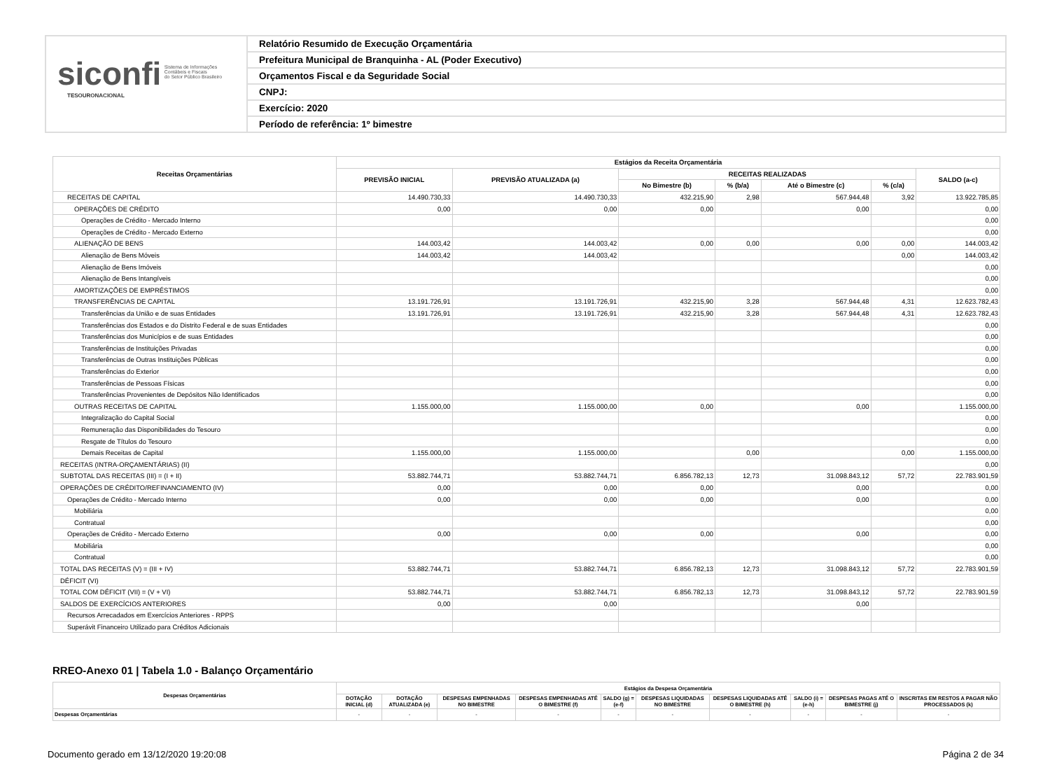siconfi Sistema de Informações
Contábeis e Fiscais
do Setor Público Brasileiro
TESOURONACIONAL
Relatório Resumido de Execução Orçamentária
Prefeitura Municipal de Branquinha - AL (Poder Executivo)
Orçamentos Fiscal e da Seguridade Social
CNPJ:
Exercício: 2020
Período de referência: 1º bimestre
| Receitas Orçamentárias | Estágios da Receita Orçamentária | | | | | | |
| --- | --- | --- | --- | --- | --- | --- | --- |
| | PREVISÃO INICIAL | PREVISÃO ATUALIZADA (a) | RECEITAS REALIZADAS | | | | SALDO (a-c) |
| | | | No Bimestre (b) | % (b/a) | Até o Bimestre (c) | % (c/a) | |
| RECEITAS DE CAPITAL | 14.490.730,33 | 14.490.730,33 | 432.215,90 | 2,98 | 567.944,48 | 3,92 | 13.922.785,85 |
| OPERAÇÕES DE CRÉDITO | 0,00 | 0,00 | 0,00 | | 0,00 | | 0,00 |
| Operações de Crédito - Mercado Interno | | | | | | | 0,00 |
| Operações de Crédito - Mercado Externo | | | | | | | 0,00 |
| ALIENAÇÃO DE BENS | 144.003,42 | 144.003,42 | 0,00 | 0,00 | 0,00 | 0,00 | 144.003,42 |
| Alienação de Bens Móveis | 144.003,42 | 144.003,42 | | | | 0,00 | 144.003,42 |
| Alienação de Bens Imóveis | | | | | | | 0,00 |
| Alienação de Bens Intangíveis | | | | | | | 0,00 |
| AMORTIZAÇÕES DE EMPRÉSTIMOS | | | | | | | 0,00 |
| TRANSFERÊNCIAS DE CAPITAL | 13.191.726,91 | 13.191.726,91 | 432.215,90 | 3,28 | 567.944,48 | 4,31 | 12.623.782,43 |
| Transferências da União e de suas Entidades | 13.191.726,91 | 13.191.726,91 | 432.215,90 | 3,28 | 567.944,48 | 4,31 | 12.623.782,43 |
| Transferências dos Estados e do Distrito Federal e de suas Entidades | | | | | | | 0,00 |
| Transferências dos Municípios e de suas Entidades | | | | | | | 0,00 |
| Transferências de Instituições Privadas | | | | | | | 0,00 |
| Transferências de Outras Instituições Públicas | | | | | | | 0,00 |
| Transferências do Exterior | | | | | | | 0,00 |
| Transferências de Pessoas Físicas | | | | | | | 0,00 |
| Transferências Provenientes de Depósitos Não Identificados | | | | | | | 0,00 |
| OUTRAS RECEITAS DE CAPITAL | 1.155.000,00 | 1.155.000,00 | 0,00 | | 0,00 | | 1.155.000,00 |
| Integralização do Capital Social | | | | | | | 0,00 |
| Remuneração das Disponibilidades do Tesouro | | | | | | | 0,00 |
| Resgate de Títulos do Tesouro | | | | | | | 0,00 |
| Demais Receitas de Capital | 1.155.000,00 | 1.155.000,00 | | 0,00 | | 0,00 | 1.155.000,00 |
| RECEITAS (INTRA-ORÇAMENTÁRIAS) (II) | | | | | | | 0,00 |
| SUBTOTAL DAS RECEITAS (III) = (I + II) | 53.882.744,71 | 53.882.744,71 | 6.856.782,13 | 12,73 | 31.098.843,12 | 57,72 | 22.783.901,59 |
| OPERAÇÕES DE CRÉDITO/REFINANCIAMENTO (IV) | 0,00 | 0,00 | 0,00 | | 0,00 | | 0,00 |
| Operações de Crédito - Mercado Interno | 0,00 | 0,00 | 0,00 | | 0,00 | | 0,00 |
| Mobiliária | | | | | | | 0,00 |
| Contratual | | | | | | | 0,00 |
| Operações de Crédito - Mercado Externo | 0,00 | 0,00 | 0,00 | | 0,00 | | 0,00 |
| Mobiliária | | | | | | | 0,00 |
| Contratual | | | | | | | 0,00 |
| TOTAL DAS RECEITAS (V) = (III + IV) | 53.882.744,71 | 53.882.744,71 | 6.856.782,13 | 12,73 | 31.098.843,12 | 57,72 | 22.783.901,59 |
| DÉFICIT (VI) | | | | | | | |
| TOTAL COM DÉFICIT (VII) = (V + VI) | 53.882.744,71 | 53.882.744,71 | 6.856.782,13 | 12,73 | 31.098.843,12 | 57,72 | 22.783.901,59 |
| SALDOS DE EXERCÍCIOS ANTERIORES | 0,00 | 0,00 | | | 0,00 | | |
| Recursos Arrecadados em Exercícios Anteriores - RPPS | | | | | | | |
| Superávit Financeiro Utilizado para Créditos Adicionais | | | | | | | |
RREO-Anexo 01 | Tabela 1.0 - Balanço Orçamentário
| Despesas Orçamentárias | Estágios da Despesa Orçamentária | | | | | | | | | |
| --- | --- | --- | --- | --- | --- | --- | --- | --- | --- | --- |
| | DOTAÇÃO INICIAL (d) | DOTAÇÃO ATUALIZADA (e) | DESPESAS EMPENHADAS NO BIMESTRE | DESPESAS EMPENHADAS ATÉ O BIMESTRE (f) | SALDO (g) = (e-f) | DESPESAS LIQUIDADAS NO BIMESTRE | DESPESAS LIQUIDADAS ATÉ O BIMESTRE (h) | SALDO (i) = (e-h) | DESPESAS PAGAS ATÉ O BIMESTRE (j) | INSCRITAS EM RESTOS A PAGAR NÃO PROCESSADOS (k) |
| Despesas Orçamentárias | - | - | - | - | - | - | - | - | - | - |
Documento gerado em 13/12/2020 19:20:08 Página 2 de 34